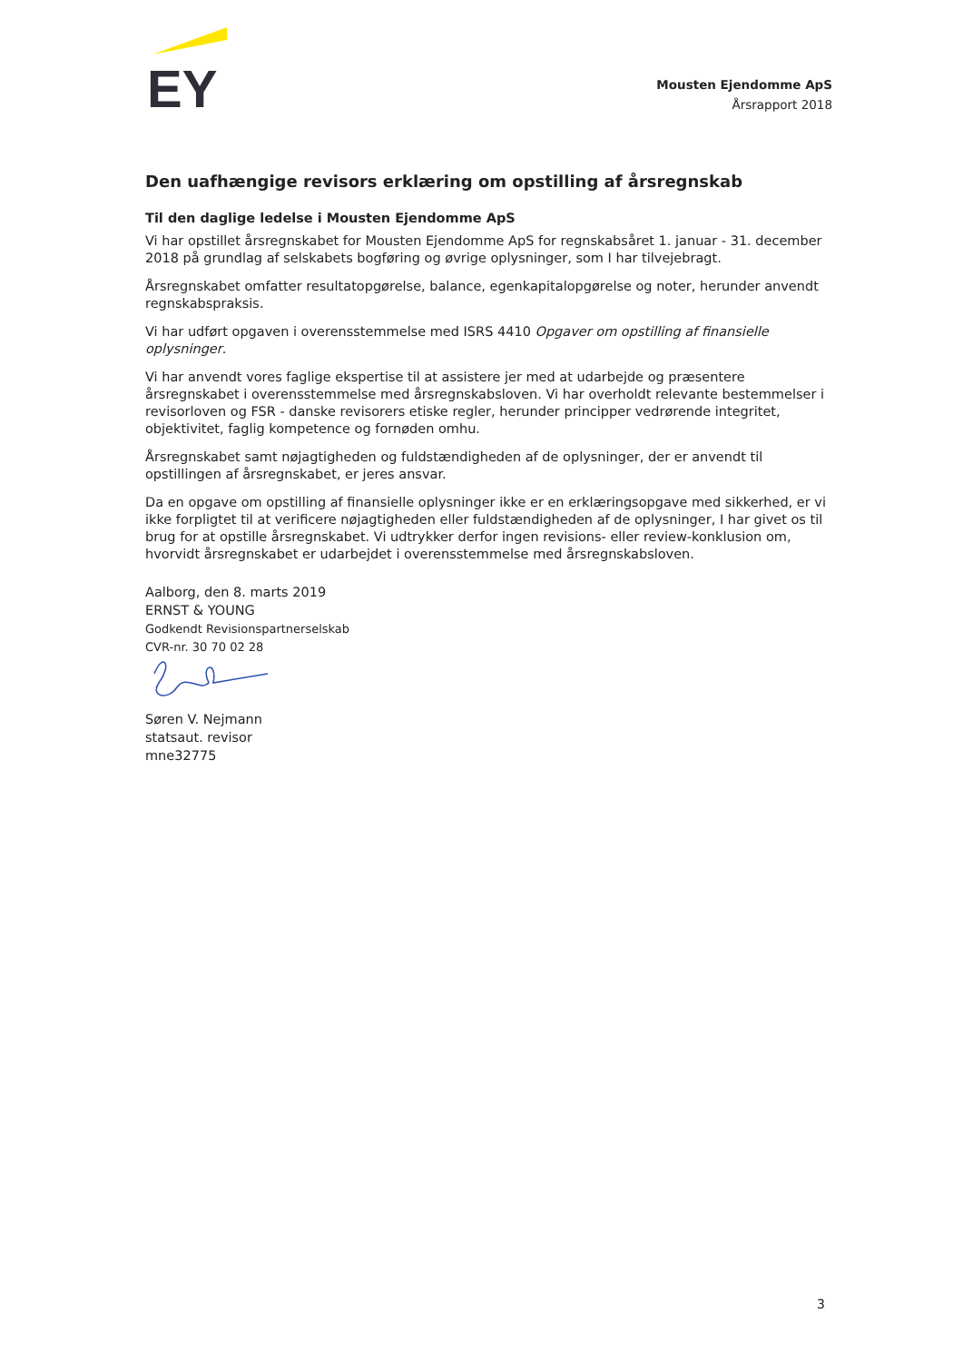EY
Mousten Ejendomme ApS
Årsrapport 2018
Den uafhængige revisors erklæring om opstilling af årsregnskab
Til den daglige ledelse i Mousten Ejendomme ApS
Vi har opstillet årsregnskabet for Mousten Ejendomme ApS for regnskabsåret 1. januar - 31. december 2018 på grundlag af selskabets bogføring og øvrige oplysninger, som I har tilvejebragt.
Årsregnskabet omfatter resultatopgørelse, balance, egenkapitalopgørelse og noter, herunder anvendt regnskabspraksis.
Vi har udført opgaven i overensstemmelse med ISRS 4410 Opgaver om opstilling af finansielle oplysninger.
Vi har anvendt vores faglige ekspertise til at assistere jer med at udarbejde og præsentere årsregnskabet i overensstemmelse med årsregnskabsloven. Vi har overholdt relevante bestemmelser i revisorloven og FSR - danske revisorers etiske regler, herunder principper vedrørende integritet, objektivitet, faglig kompetence og fornøden omhu.
Årsregnskabet samt nøjagtigheden og fuldstændigheden af de oplysninger, der er anvendt til opstillingen af årsregnskabet, er jeres ansvar.
Da en opgave om opstilling af finansielle oplysninger ikke er en erklæringsopgave med sikkerhed, er vi ikke forpligtet til at verificere nøjagtigheden eller fuldstændigheden af de oplysninger, I har givet os til brug for at opstille årsregnskabet. Vi udtrykker derfor ingen revisions- eller review-konklusion om, hvorvidt årsregnskabet er udarbejdet i overensstemmelse med årsregnskabsloven.
Aalborg, den 8. marts 2019
ERNST & YOUNG
Godkendt Revisionspartnerselskab
CVR-nr. 30 70 02 28
Søren V. Nejmann
statsaut. revisor
mne32775
3